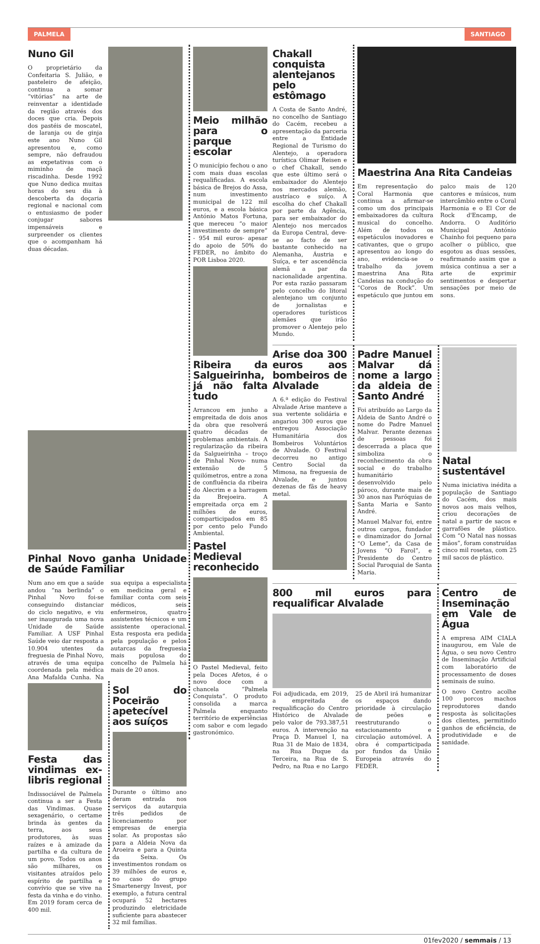PALMELA SANTIAGO
Nuno Gil
O proprietário da Confeitaria S. Julião, e pasteleiro de afeição, continua a somar “vitórias” na arte de reinventar a identidade da região através dos doces que cria. Depois dos pastéis de moscatel, de laranja ou de ginja este ano Nuno Gil apresentou e, como sempre, não defraudou as expetativas com o miminho de maçã riscadinha. Desde 1992 que Nuno dedica muitas horas do seu dia à descoberta da doçaria regional e nacional com o entusiasmo de poder conjugar sabores impensáveis e surpreender os clientes que o acompanham há duas décadas.
Meio milhão para o parque escolar
O município fechou o ano com mais duas escolas requalificadas. A escola básica de Brejos do Assa, num investimento municipal de 122 mil euros, e a escola básica António Matos Fortuna, que mereceu “o maior investimento de sempre” - 954 mil euros- apesar do apoio de 50% do FEDER, no âmbito do POR Lisboa 2020.
Ribeira da Salgueirinha, já não falta tudo
Arrancou em junho a empreitada de dois anos da obra que resolverá quatro décadas de problemas ambientais. A regularização da ribeira da Salgueirinha – troço de Pinhal Novo- numa extensão de 5 quilómetros, entre a zona de confluência da ribeira do Alecrim e a barragem da Brejoeira. A empreitada orça em 2 milhões de euros, comparticipados em 85 por cento pelo Fundo Ambiental.
Pastel Medieval reconhecido
O Pastel Medieval, feito pela Doces Afetos, é o novo doce com a chancela “Palmela Conquista”. O produto consolida a marca Palmela enquanto território de experiências com sabor e com legado gastronómico.
Chakall conquista alentejanos pelo estômago
A Costa de Santo André, no concelho de Santiago do Cacém, recebeu a apresentação da parceria entre a Entidade Regional de Turismo do Alentejo, a operadora turística Olimar Reisen e o chef Chakall, sendo que este último será o embaixador do Alentejo nos mercados alemão, austríaco e suíço. A escolha do chef Chakall por parte da Agência, para ser embaixador do Alentejo nos mercados da Europa Central, deve-se ao facto de ser bastante conhecido na Alemanha, Áustria e Suíça, e ter ascendência alemã a par da nacionalidade argentina. Por esta razão passaram pelo concelho do litoral alentejano um conjunto de jornalistas e operadores turísticos alemães que irão promover o Alentejo pelo Mundo.
Maestrina Ana Rita Candeias
Em representação do Coral Harmonia que continua a afirmar-se como um dos principais embaixadores da cultura musical do concelho. Além de todos os espetáculos inovadores e cativantes, que o grupo apresentou ao longo do ano, evidencia-se o trabalho da jovem maestrina Ana Rita Candeias na condução do “Coros de Rock”. Um espetáculo que juntou em palco mais de 120 cantores e músicos, num intercâmbio entre o Coral Harmonia e o El Cor de Rock d'Encamp, de Andorra. O Auditório Municipal António Chainho foi pequeno para acolher o público, que esgotou as duas sessões, reafirmando assim que a música continua a ser a arte de exprimir sentimentos e despertar sensações por meio de sons.
Arise doa 300 euros aos bombeiros de Alvalade
A 6.ª edição do Festival Alvalade Arise manteve a sua vertente solidária e angariou 300 euros que entregou Associação Humanitária dos Bombeiros Voluntários de Alvalade. O Festival decorreu no antigo Centro Social da Mimosa, na freguesia de Alvalade, e juntou dezenas de fãs de heavy metal.
Padre Manuel Malvar dá nome a largo da aldeia de Santo André
Foi atribuído ao Largo da Aldeia de Santo André o nome do Padre Manuel Malvar. Perante dezenas de pessoas foi descerrada a placa que simboliza o reconhecimento da obra social e do trabalho humanitário desenvolvido pelo pároco, durante mais de 30 anos nas Paróquias de Santa Maria e Santo André.
Manuel Malvar foi, entre outros cargos, fundador e dinamizador do Jornal “O Leme”, da Casa de Jovens “O Farol”, e Presidente do Centro Social Paroquial de Santa Maria.
Natal sustentável
Numa iniciativa inédita a população de Santiago do Cacém, dos mais novos aos mais velhos, criou decorações de natal a partir de sacos e garrafões de plástico. Com “O Natal nas nossas mãos”, foram construídas cinco mil rosetas, com 25 mil sacos de plástico.
800 mil euros para requalificar Alvalade
Foi adjudicada, em 2019, a empreitada de requalificação do Centro Histórico de Alvalade pelo valor de 793.387,51 euros. A intervenção na Praça D. Manuel I, na Rua 31 de Maio de 1834, na Rua Duque da Terceira, na Rua de S. Pedro, na Rua e no Largo 25 de Abril irá humanizar os espaços dando prioridade à circulação de peões e reestruturando o estacionamento e circulação automóvel. A obra é comparticipada por fundos da União Europeia através do FEDER.
Centro de Inseminação em Vale de Água
A empresa AIM CIALA inaugurou, em Vale de Água, o seu novo Centro de Inseminação Artificial com laboratório de processamento de doses seminais de suíno.
O novo Centro acolhe 100 porcos machos reprodutores dando resposta às solicitações dos clientes, permitindo ganhos de eficiência, de produtividade e de sanidade.
Pinhal Novo ganha Unidade de Saúde Familiar
Num ano em que a saúde andou “na berlinda” o Pinhal Novo foi-se conseguindo distanciar do ciclo negativo, e viu ser inaugurada uma nova Unidade de Saúde Familiar. A USF Pinhal Saúde veio dar resposta a 10.904 utentes da freguesia de Pinhal Novo, através de uma equipa coordenada pela médica Ana Mafalda Cunha. Na sua equipa a especialista em medicina geral e familiar conta com seis médicos, seis enfermeiros, quatro assistentes técnicos e um assistente operacional. Esta resposta era pedida pela população e pelos autarcas da freguesia mais populosa do concelho de Palmela há mais de 20 anos.
Festa das vindimas ex-libris regional
Indissociável de Palmela continua a ser a Festa das Vindimas. Quase sexagenário, o certame brinda às gentes da terra, aos seus produtores, às suas raízes e à amizade da partilha e da cultura de um povo. Todos os anos são milhares, os visitantes atraídos pelo espírito de partilha e convívio que se vive na festa da vinha e do vinho. Em 2019 foram cerca de 400 mil.
Sol do Poceirão apetecível aos suíços
Durante o último ano deram entrada nos serviços da autarquia três pedidos de licenciamento por empresas de energia solar. As propostas são para a Aldeia Nova da Aroeira e para a Quinta da Seixa. Os investimentos rondam os 39 milhões de euros e, no caso do grupo Smartenergy Invest, por exemplo, a futura central ocupará 52 hectares produzindo eletricidade suficiente para abastecer 32 mil famílias.
01fev2020 / semmais / 13